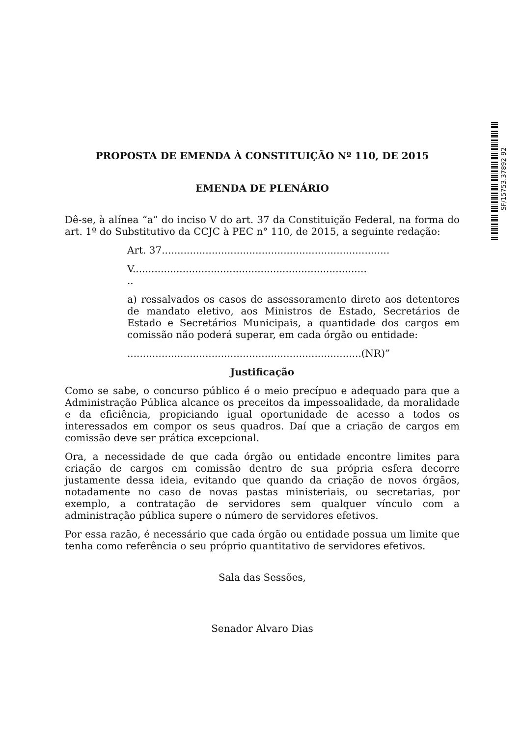SF/15753.37892-92
PROPOSTA DE EMENDA À CONSTITUIÇÃO Nº 110, DE 2015
EMENDA DE PLENÁRIO
Dê-se, à alínea “a” do inciso V do art. 37 da Constituição Federal, na forma do art. 1º do Substitutivo da CCJC à PEC n° 110, de 2015, a seguinte redação:
Art. 37.........................................................................
V...........................................................................
..
a) ressalvados os casos de assessoramento direto aos detentores de mandato eletivo, aos Ministros de Estado, Secretários de Estado e Secretários Municipais, a quantidade dos cargos em comissão não poderá superar, em cada órgão ou entidade:
...........................................................................(NR)”
Justificação
Como se sabe, o concurso público é o meio precípuo e adequado para que a Administração Pública alcance os preceitos da impessoalidade, da moralidade e da eficiência, propiciando igual oportunidade de acesso a todos os interessados em compor os seus quadros. Daí que a criação de cargos em comissão deve ser prática excepcional.
Ora, a necessidade de que cada órgão ou entidade encontre limites para criação de cargos em comissão dentro de sua própria esfera decorre justamente dessa ideia, evitando que quando da criação de novos órgãos, notadamente no caso de novas pastas ministeriais, ou secretarias, por exemplo, a contratação de servidores sem qualquer vínculo com a administração pública supere o número de servidores efetivos.
Por essa razão, é necessário que cada órgão ou entidade possua um limite que tenha como referência o seu próprio quantitativo de servidores efetivos.
Sala das Sessões,
Senador Alvaro Dias